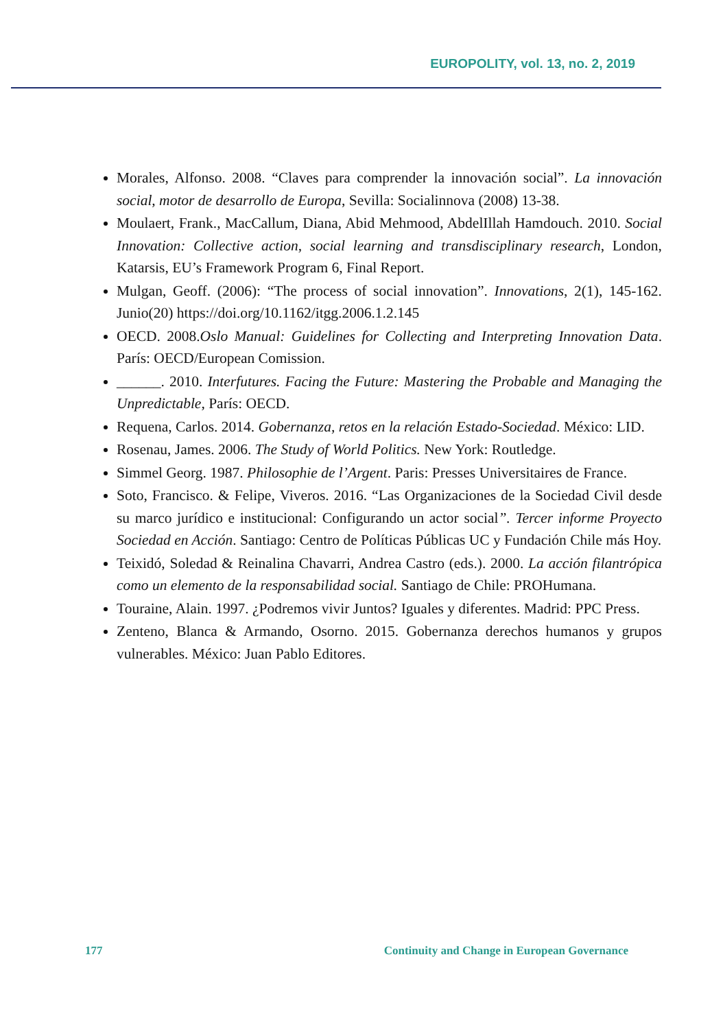EUROPOLITY, vol. 13, no. 2, 2019
Morales, Alfonso. 2008. “Claves para comprender la innovación social”. La innovación social, motor de desarrollo de Europa, Sevilla: Socialinnova (2008) 13-38.
Moulaert, Frank., MacCallum, Diana, Abid Mehmood, AbdelIllah Hamdouch. 2010. Social Innovation: Collective action, social learning and transdisciplinary research, London, Katarsis, EU’s Framework Program 6, Final Report.
Mulgan, Geoff. (2006): “The process of social innovation”. Innovations, 2(1), 145-162. Junio(20) https://doi.org/10.1162/itgg.2006.1.2.145
OECD. 2008.Oslo Manual: Guidelines for Collecting and Interpreting Innovation Data. París: OECD/European Comission.
______. 2010. Interfutures. Facing the Future: Mastering the Probable and Managing the Unpredictable, París: OECD.
Requena, Carlos. 2014. Gobernanza, retos en la relación Estado-Sociedad. México: LID.
Rosenau, James. 2006. The Study of World Politics. New York: Routledge.
Simmel Georg. 1987. Philosophie de l’Argent. Paris: Presses Universitaires de France.
Soto, Francisco. & Felipe, Viveros. 2016. “Las Organizaciones de la Sociedad Civil desde su marco jurídico e institucional: Configurando un actor social”. Tercer informe Proyecto Sociedad en Acción. Santiago: Centro de Políticas Públicas UC y Fundación Chile más Hoy.
Teixidó, Soledad & Reinalina Chavarri, Andrea Castro (eds.). 2000. La acción filantrópica como un elemento de la responsabilidad social. Santiago de Chile: PROHumana.
Touraine, Alain. 1997. ¿Podremos vivir Juntos? Iguales y diferentes. Madrid: PPC Press.
Zenteno, Blanca & Armando, Osorno. 2015. Gobernanza derechos humanos y grupos vulnerables. México: Juan Pablo Editores.
177 Continuity and Change in European Governance